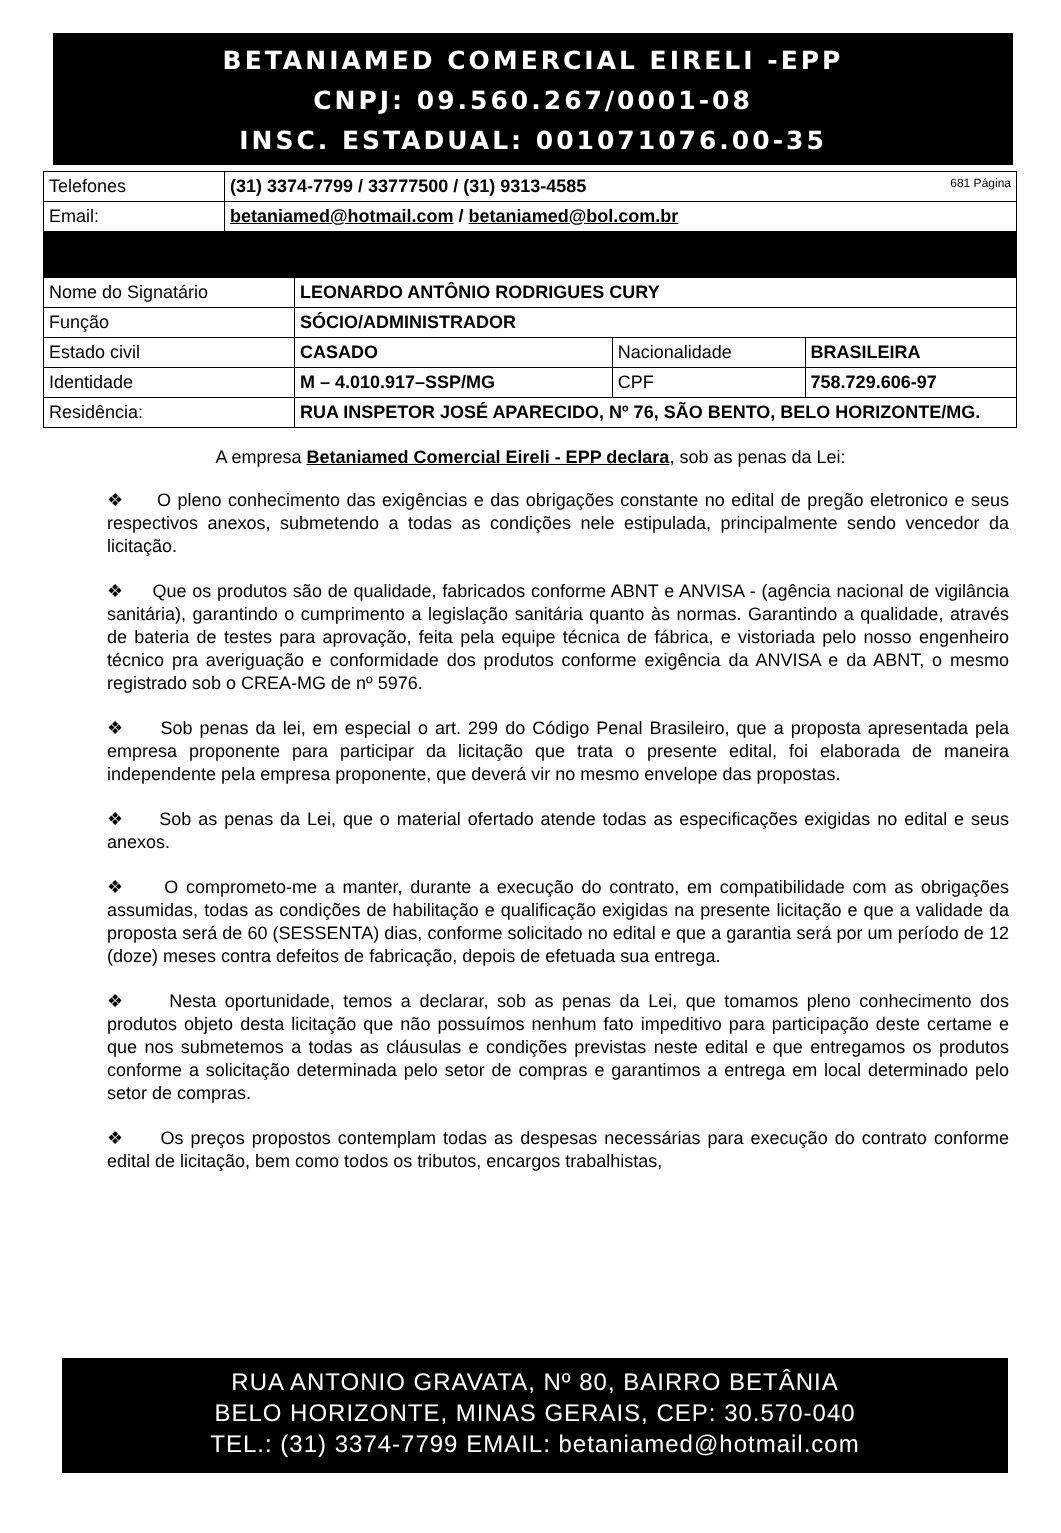BETANIAMED COMERCIAL EIRELI -EPP
CNPJ: 09.560.267/0001-08
INSC. ESTADUAL: 001071076.00-35
| Telefones | (31) 3374-7799 / 33777500 / (31) 9313-4585 681 Página |
| Email: | betaniamed@hotmail.com / betaniamed@bol.com.br |
| Nome do Signatário | LEONARDO ANTÔNIO RODRIGUES CURY | | |
| Função | SÓCIO/ADMINISTRADOR | | |
| Estado civil | CASADO | Nacionalidade | BRASILEIRA |
| Identidade | M – 4.010.917–SSP/MG | CPF | 758.729.606-97 |
| Residência: | RUA INSPETOR JOSÉ APARECIDO, Nº 76, SÃO BENTO, BELO HORIZONTE/MG. | | |
A empresa Betaniamed Comercial Eireli - EPP declara, sob as penas da Lei:
❖ O pleno conhecimento das exigências e das obrigações constante no edital de pregão eletronico e seus respectivos anexos, submetendo a todas as condições nele estipulada, principalmente sendo vencedor da licitação.
❖ Que os produtos são de qualidade, fabricados conforme ABNT e ANVISA - (agência nacional de vigilância sanitária), garantindo o cumprimento a legislação sanitária quanto às normas. Garantindo a qualidade, através de bateria de testes para aprovação, feita pela equipe técnica de fábrica, e vistoriada pelo nosso engenheiro técnico pra averiguação e conformidade dos produtos conforme exigência da ANVISA e da ABNT, o mesmo registrado sob o CREA-MG de nº 5976.
❖ Sob penas da lei, em especial o art. 299 do Código Penal Brasileiro, que a proposta apresentada pela empresa proponente para participar da licitação que trata o presente edital, foi elaborada de maneira independente pela empresa proponente, que deverá vir no mesmo envelope das propostas.
❖ Sob as penas da Lei, que o material ofertado atende todas as especificações exigidas no edital e seus anexos.
❖ O comprometo-me a manter, durante a execução do contrato, em compatibilidade com as obrigações assumidas, todas as condições de habilitação e qualificação exigidas na presente licitação e que a validade da proposta será de 60 (SESSENTA) dias, conforme solicitado no edital e que a garantia será por um período de 12 (doze) meses contra defeitos de fabricação, depois de efetuada sua entrega.
❖ Nesta oportunidade, temos a declarar, sob as penas da Lei, que tomamos pleno conhecimento dos produtos objeto desta licitação que não possuímos nenhum fato impeditivo para participação deste certame e que nos submetemos a todas as cláusulas e condições previstas neste edital e que entregamos os produtos conforme a solicitação determinada pelo setor de compras e garantimos a entrega em local determinado pelo setor de compras.
❖ Os preços propostos contemplam todas as despesas necessárias para execução do contrato conforme edital de licitação, bem como todos os tributos, encargos trabalhistas,
RUA ANTONIO GRAVATA, Nº 80, BAIRRO BETÂNIA
BELO HORIZONTE, MINAS GERAIS, CEP: 30.570-040
TEL.: (31) 3374-7799 EMAIL: betaniamed@hotmail.com